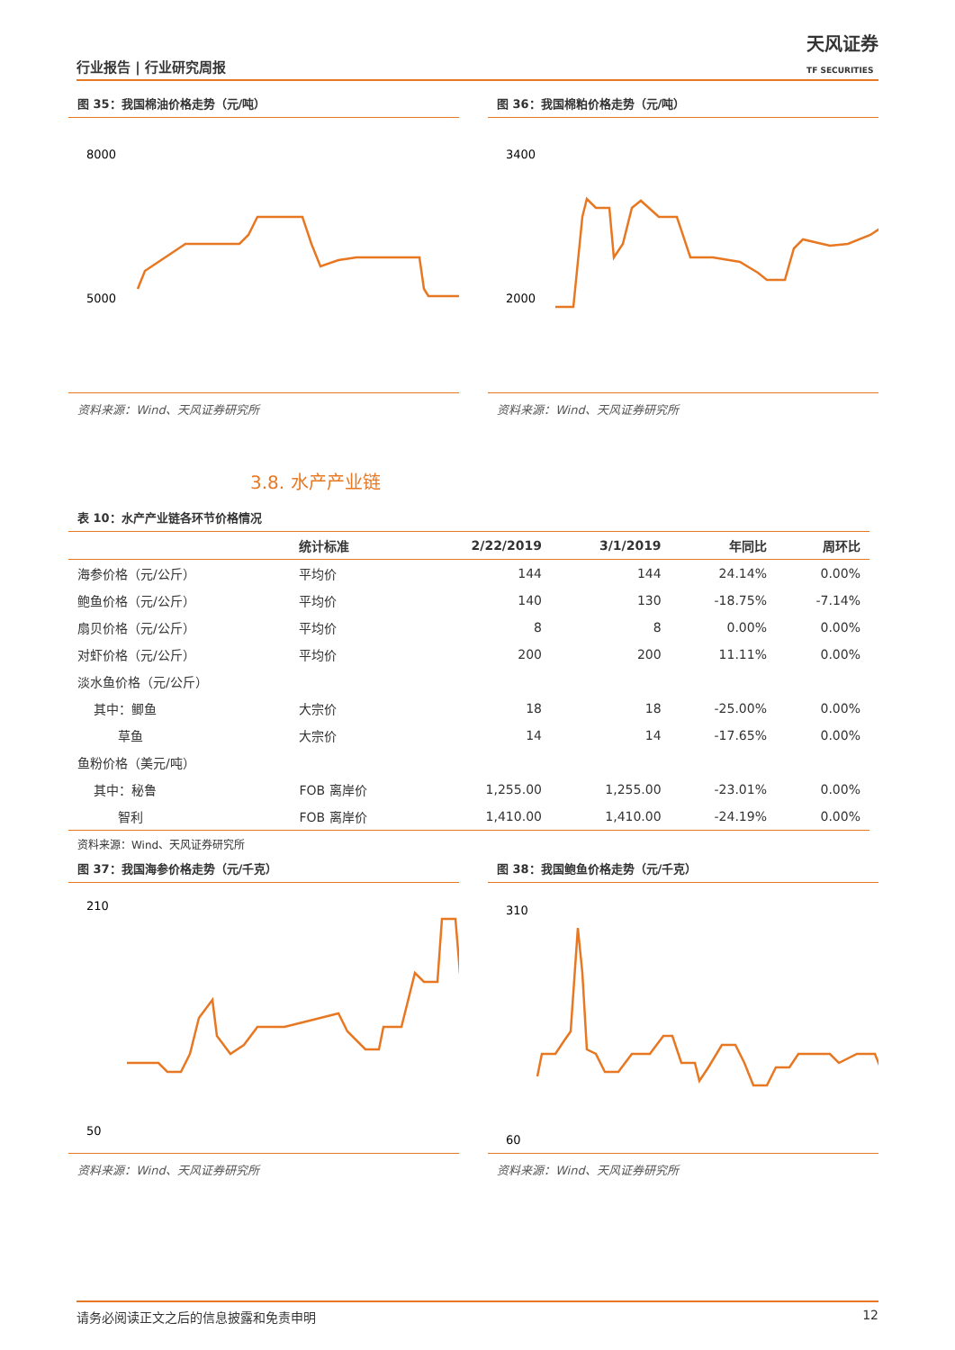行业报告 | 行业研究周报
天风证券
TF SECURITIES
图 35：我国棉油价格走势（元/吨）
8000
5000
资料来源：Wind、天风证券研究所
图 36：我国棉粕价格走势（元/吨）
3400
2000
资料来源：Wind、天风证券研究所
3.8. 水产产业链
表 10：水产产业链各环节价格情况
| | 统计标准 | 2/22/2019 | 3/1/2019 | 年同比 | 周环比 |
| --- | --- | --- | --- | --- | --- |
| 海参价格（元/公斤） | 平均价 | 144 | 144 | 24.14% | 0.00% |
| 鲍鱼价格（元/公斤） | 平均价 | 140 | 130 | -18.75% | -7.14% |
| 扇贝价格（元/公斤） | 平均价 | 8 | 8 | 0.00% | 0.00% |
| 对虾价格（元/公斤） | 平均价 | 200 | 200 | 11.11% | 0.00% |
| 淡水鱼价格（元/公斤） | | | | | |
| 其中：鲫鱼 | 大宗价 | 18 | 18 | -25.00% | 0.00% |
| 草鱼 | 大宗价 | 14 | 14 | -17.65% | 0.00% |
| 鱼粉价格（美元/吨） | | | | | |
| 其中：秘鲁 | FOB 离岸价 | 1,255.00 | 1,255.00 | -23.01% | 0.00% |
| 智利 | FOB 离岸价 | 1,410.00 | 1,410.00 | -24.19% | 0.00% |
资料来源：Wind、天风证券研究所
图 37：我国海参价格走势（元/千克）
210
50
资料来源：Wind、天风证券研究所
图 38：我国鲍鱼价格走势（元/千克）
310
60
资料来源：Wind、天风证券研究所
请务必阅读正文之后的信息披露和免责申明 12